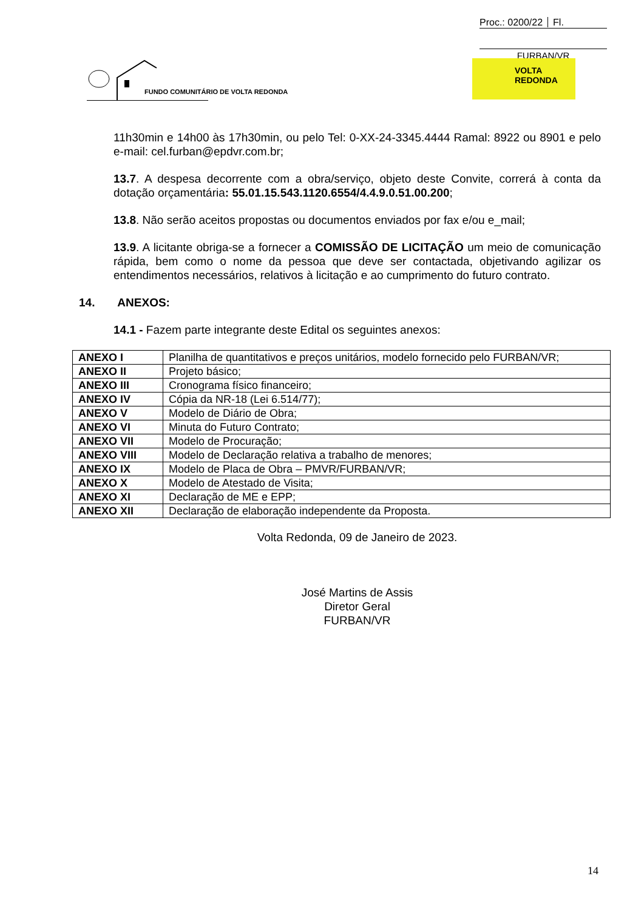Proc.: 0200/22 Fl.
FURBAN/VR
FUNDO COMUNITÁRIO DE VOLTA REDONDA
VOLTA
REDONDA
11h30min e 14h00 às 17h30min, ou pelo Tel: 0-XX-24-3345.4444 Ramal: 8922 ou 8901 e pelo e-mail: cel.furban@epdvr.com.br;
13.7. A despesa decorrente com a obra/serviço, objeto deste Convite, correrá à conta da dotação orçamentária: 55.01.15.543.1120.6554/4.4.9.0.51.00.200;
13.8. Não serão aceitos propostas ou documentos enviados por fax e/ou e_mail;
13.9. A licitante obriga-se a fornecer a COMISSÃO DE LICITAÇÃO um meio de comunicação rápida, bem como o nome da pessoa que deve ser contactada, objetivando agilizar os entendimentos necessários, relativos à licitação e ao cumprimento do futuro contrato.
14. ANEXOS:
14.1 - Fazem parte integrante deste Edital os seguintes anexos:
| ANEXO I | Planilha de quantitativos e preços unitários, modelo fornecido pelo FURBAN/VR; |
| ANEXO II | Projeto básico; |
| ANEXO III | Cronograma físico financeiro; |
| ANEXO IV | Cópia da NR-18 (Lei 6.514/77); |
| ANEXO V | Modelo de Diário de Obra; |
| ANEXO VI | Minuta do Futuro Contrato; |
| ANEXO VII | Modelo de Procuração; |
| ANEXO VIII | Modelo de Declaração relativa a trabalho de menores; |
| ANEXO IX | Modelo de Placa de Obra – PMVR/FURBAN/VR; |
| ANEXO X | Modelo de Atestado de Visita; |
| ANEXO XI | Declaração de ME e EPP; |
| ANEXO XII | Declaração de elaboração independente da Proposta. |
Volta Redonda, 09 de Janeiro de 2023.
José Martins de Assis
Diretor Geral
FURBAN/VR
14